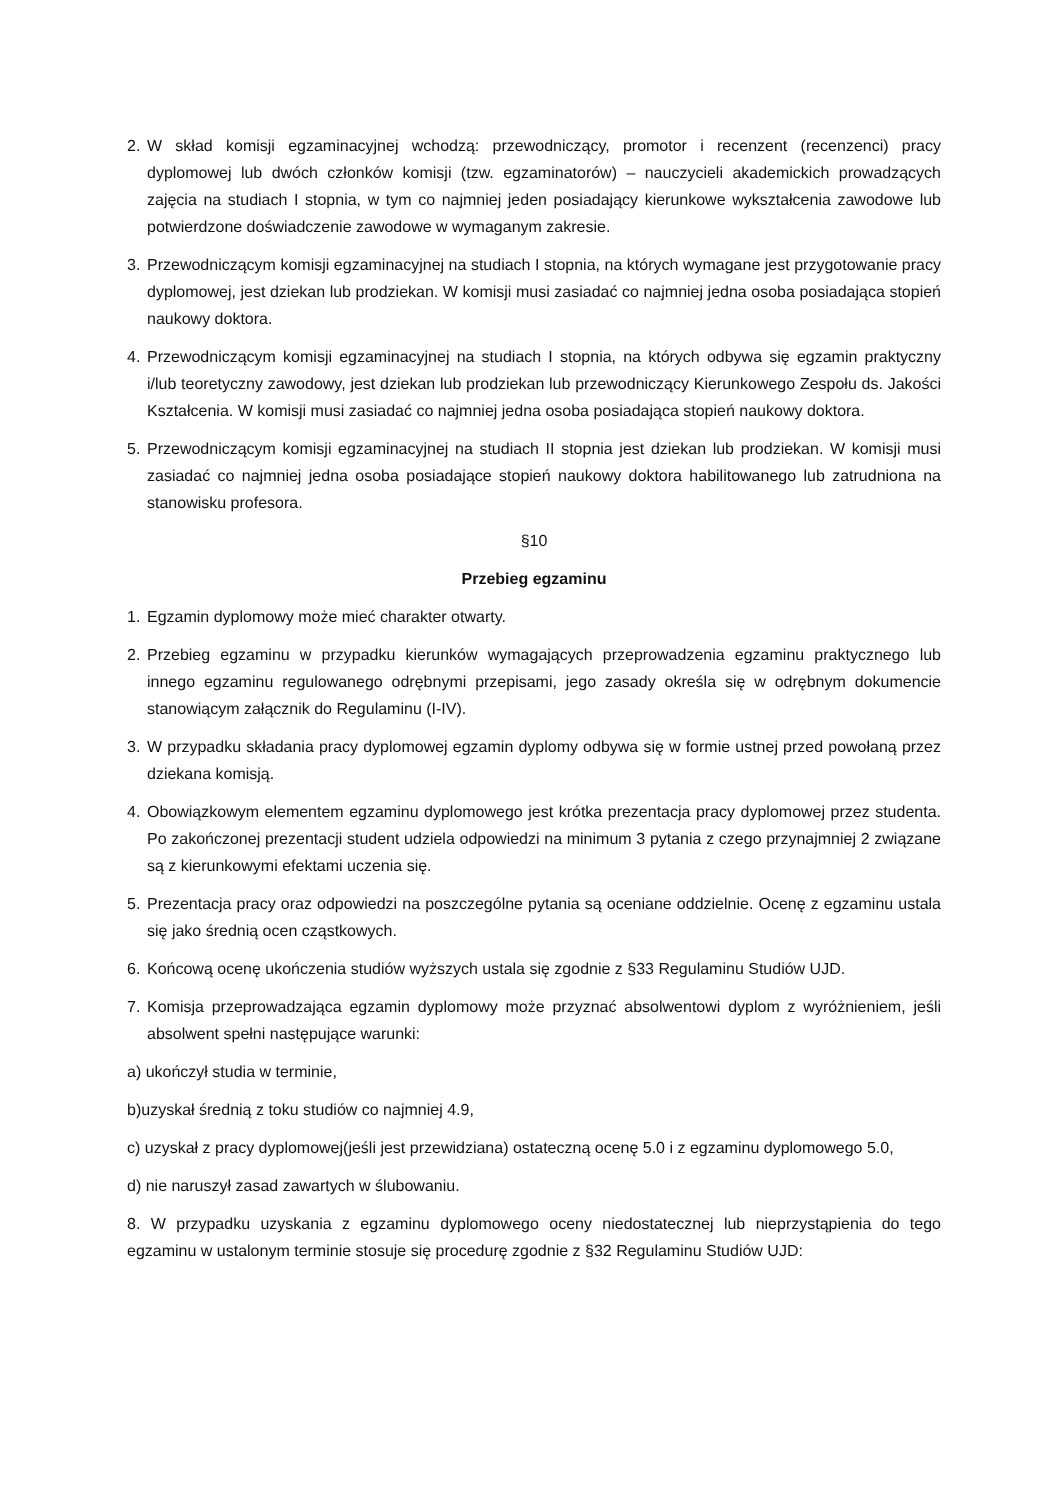2. W skład komisji egzaminacyjnej wchodzą: przewodniczący, promotor i recenzent (recenzenci) pracy dyplomowej lub dwóch członków komisji (tzw. egzaminatorów) – nauczycieli akademickich prowadzących zajęcia na studiach I stopnia, w tym co najmniej jeden posiadający kierunkowe wykształcenia zawodowe lub potwierdzone doświadczenie zawodowe w wymaganym zakresie.
3. Przewodniczącym komisji egzaminacyjnej na studiach I stopnia, na których wymagane jest przygotowanie pracy dyplomowej, jest dziekan lub prodziekan. W komisji musi zasiadać co najmniej jedna osoba posiadająca stopień naukowy doktora.
4. Przewodniczącym komisji egzaminacyjnej na studiach I stopnia, na których odbywa się egzamin praktyczny i/lub teoretyczny zawodowy, jest dziekan lub prodziekan lub przewodniczący Kierunkowego Zespołu ds. Jakości Kształcenia. W komisji musi zasiadać co najmniej jedna osoba posiadająca stopień naukowy doktora.
5. Przewodniczącym komisji egzaminacyjnej na studiach II stopnia jest dziekan lub prodziekan. W komisji musi zasiadać co najmniej jedna osoba posiadające stopień naukowy doktora habilitowanego lub zatrudniona na stanowisku profesora.
§10
Przebieg egzaminu
1. Egzamin dyplomowy może mieć charakter otwarty.
2. Przebieg egzaminu w przypadku kierunków wymagających przeprowadzenia egzaminu praktycznego lub innego egzaminu regulowanego odrębnymi przepisami, jego zasady określa się w odrębnym dokumencie stanowiącym załącznik do Regulaminu (I-IV).
3. W przypadku składania pracy dyplomowej egzamin dyplomy odbywa się w formie ustnej przed powołaną przez dziekana komisją.
4. Obowiązkowym elementem egzaminu dyplomowego jest krótka prezentacja pracy dyplomowej przez studenta. Po zakończonej prezentacji student udziela odpowiedzi na minimum 3 pytania z czego przynajmniej 2 związane są z kierunkowymi efektami uczenia się.
5. Prezentacja pracy oraz odpowiedzi na poszczególne pytania są oceniane oddzielnie. Ocenę z egzaminu ustala się jako średnią ocen cząstkowych.
6. Końcową ocenę ukończenia studiów wyższych ustala się zgodnie z §33 Regulaminu Studiów UJD.
7. Komisja przeprowadzająca egzamin dyplomowy może przyznać absolwentowi dyplom z wyróżnieniem, jeśli absolwent spełni następujące warunki:
a) ukończył studia w terminie,
b)uzyskał średnią z toku studiów co najmniej 4.9,
c) uzyskał z pracy dyplomowej(jeśli jest przewidziana) ostateczną ocenę 5.0 i z egzaminu dyplomowego 5.0,
d) nie naruszył zasad zawartych w ślubowaniu.
8. W przypadku uzyskania z egzaminu dyplomowego oceny niedostatecznej lub nieprzystąpienia do tego egzaminu w ustalonym terminie stosuje się procedurę zgodnie z §32 Regulaminu Studiów UJD: